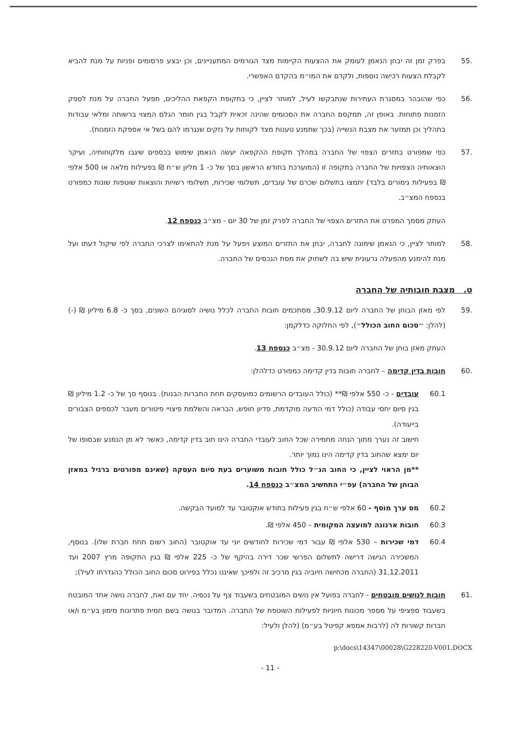.55 בפרק זמן זה יבחן הנאמן לעומק את ההצעות הקיימות מצד הגורמים המתעניינים, וכן יבצע פרסומים ופניות על מנת להביא לקבלת הצעות רכישה נוספות, ולקדם את המו״מ בהקדם האפשרי.
.56 כפי שהובהר במסגרת העתירות שנתבקשו לעיל, למותר לציין, כי בתקופת הקפאת ההליכים, תפעל החברה על מנת לספק הזמנות פתוחות. באופן זה, תמקסם החברה את הסכומים שהינה זכאית לקבל בגין חומר הגלם המצוי ברשותה ומלאי עבודות בתהליך וכן תמזער את מצבת הנשייה (בכך שתמנע טענות מצד לקוחות על נזקים שנגרמו להם בשל אי אספקת הזמנות).
.57 כפי שמפורט בתזרים הצפוי של החברה במהלך תקופת ההקפאה יעשה הנאמן שימוש בכספים שיגבו מלקוחותיה, ועיקר הוצאותיה הצפויות של החברה בתקופה זו (המוערכת בחודש הראשון בסך של כ- 1 מליון ש״ח ₪ בפעילות מלאה או 500 אלפי ₪ בפעילות גימורים בלבד) יתמצו בתשלום שכרם של עובדים, תשלומי שכירות, תשלומי רשויות והוצאות שוטפות שונות כמפורט בנספח המצ״ב.
העתק מסמך המפרט את התזרים הצפוי של החברה לפרק זמן של 30 יום - מצ״ב כנספח 12.
.58 למותר לציין, כי הנאמן שימונה לחברה, יבחן את התזרים המוצע ויפעל על מנת להתאימו לצרכי החברה לפי שיקול דעתו ועל מנת להימנע מהפעלה גרעונית שיש בה לשחוק את מסת הנכסים של החברה.
ט. מצבת חובותיה של החברה
.59 לפי מאזן הבוחן של החברה ליום 30.9.12, מסתכמים חובות החברה לכלל נושיה לסוגיהם השונים, בסך כ- 6.8 מיליון ₪ (-) (להלן: ״סכום החוב הכולל״), לפי החלוקה כדלקמן:
העתק מאזן בוחן של החברה ליום 30.9.12 - מצ״ב כנספח 13.
.60 חובות בדין קדימה – לחברה חובות בדין קדימה כמפורט כדלהלן:
60.1 עובדים - כ- 550 אלפי ₪** (כולל העובדים הרשומים כמועסקים תחת החברות הבנות). בנוסף סך של כ- 1.2 מיליון ₪ בגין סיום יחסי עבודה (כולל דמי הודעה מוקדמת, פדיון חופש, הבראה והשלמת פיצויי פיטורים מעבר לכספים הצבורים בייעודה).
חישוב זה נערך מתוך הנחה מחמירה שכל החוב לעובדי החברה הינו חוב בדין קדימה, כאשר לא מן הנמנע שבסופו של יום ימצא שהחוב בדין קדימה הינו נמוך יותר.
**מן הראוי לציין, כי החוב הנ״ל כולל חובות משוערים בעת סיום העסקה (שאינם מפורטים ברגיל במאזן הבוחן של החברה) עפ״י התחשיב המצ״ב כנספח 14.
60.2 מס ערך מוסף - 60 אלפי ש״ח בגין פעילות בחודש אוקטובר עד למועד הבקשה.
60.3 חובות ארנונה למועצה המקומית – 450 אלפי ₪.
60.4 דמי שכירות – 530 אלפי ₪ עבור דמי שכירות לחודשים יוני עד אוקטובר (החוב רשום תחת חברת שלו). בנוסף, המשכירה הגישה דרישה לתשלום הפרשי שכר דירה בהיקף של כ- 225 אלפי ₪ בגין התקופה מרץ 2007 ועד 31.12.2011 (החברה מכחישה חיוביה בגין מרכיב זה ולפיכך שאיננו נכלל בפירוט סכום החוב הכולל כהגדרתו לעיל);
.61 חובות לנושים מובטחים - לחברה בפועל אין נושים המובטחים בשעבוד צף על נכסיה. יחד עם זאת, לחברה נושה אחד המובטח בשעבוד ספציפי על מספר מכונות חיוניות לפעילות השוטפת של החברה. המדובר בנושה בשם חמית פתרונות מימון בע״מ ו/או חברות קשורות לה (לרבות אמפא קפיטל בע״מ) (להלן ולעיל:
p:\docs\14347\00028\G228220-V001.DOCX
- 11 -